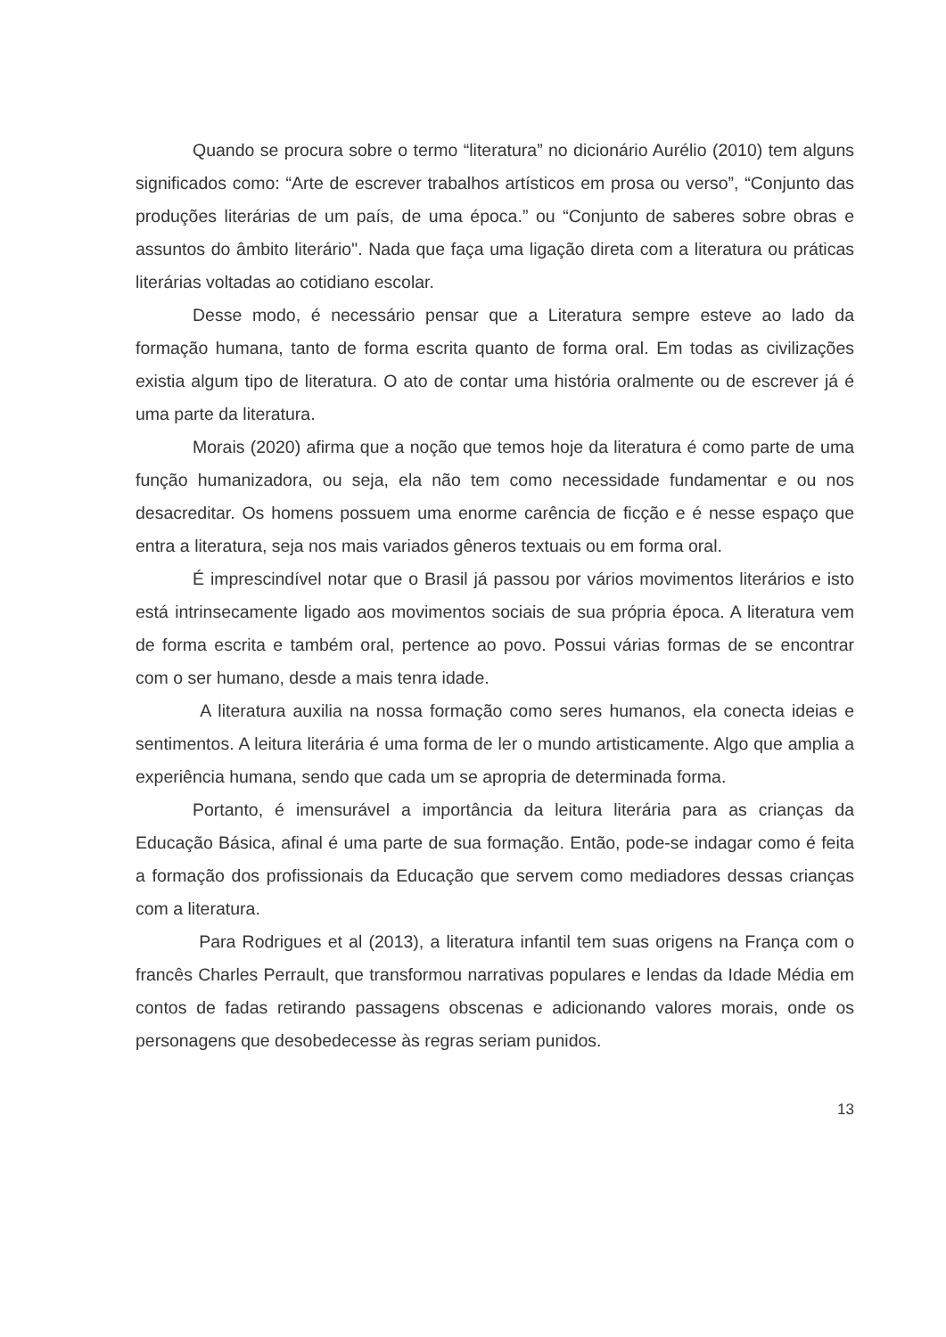Quando se procura sobre o termo “literatura” no dicionário Aurélio (2010) tem alguns significados como: “Arte de escrever trabalhos artísticos em prosa ou verso”, “Conjunto das produções literárias de um país, de uma época.” ou “Conjunto de saberes sobre obras e assuntos do âmbito literário". Nada que faça uma ligação direta com a literatura ou práticas literárias voltadas ao cotidiano escolar.
Desse modo, é necessário pensar que a Literatura sempre esteve ao lado da formação humana, tanto de forma escrita quanto de forma oral. Em todas as civilizações existia algum tipo de literatura. O ato de contar uma história oralmente ou de escrever já é uma parte da literatura.
Morais (2020) afirma que a noção que temos hoje da literatura é como parte de uma função humanizadora, ou seja, ela não tem como necessidade fundamentar e ou nos desacreditar. Os homens possuem uma enorme carência de ficção e é nesse espaço que entra a literatura, seja nos mais variados gêneros textuais ou em forma oral.
É imprescindível notar que o Brasil já passou por vários movimentos literários e isto está intrinsecamente ligado aos movimentos sociais de sua própria época. A literatura vem de forma escrita e também oral, pertence ao povo. Possui várias formas de se encontrar com o ser humano, desde a mais tenra idade.
A literatura auxilia na nossa formação como seres humanos, ela conecta ideias e sentimentos. A leitura literária é uma forma de ler o mundo artisticamente. Algo que amplia a experiência humana, sendo que cada um se apropria de determinada forma.
Portanto, é imensurável a importância da leitura literária para as crianças da Educação Básica, afinal é uma parte de sua formação. Então, pode-se indagar como é feita a formação dos profissionais da Educação que servem como mediadores dessas crianças com a literatura.
Para Rodrigues et al (2013), a literatura infantil tem suas origens na França com o francês Charles Perrault, que transformou narrativas populares e lendas da Idade Média em contos de fadas retirando passagens obscenas e adicionando valores morais, onde os personagens que desobedecesse às regras seriam punidos.
13